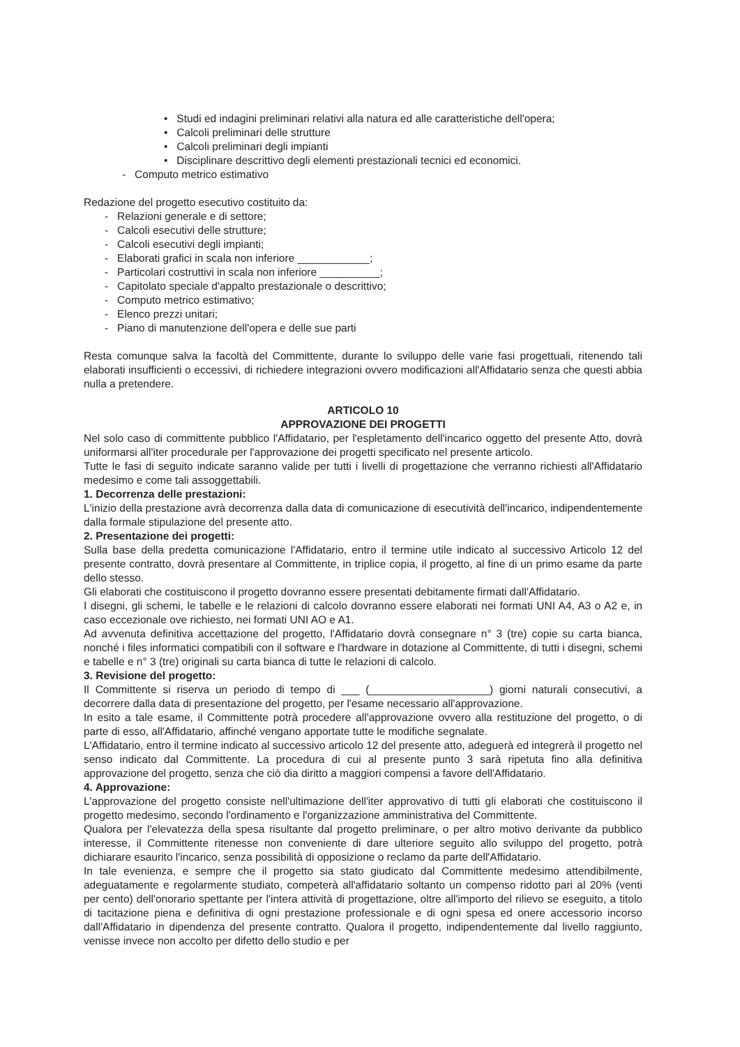• Studi ed indagini preliminari relativi alla natura ed alle caratteristiche dell'opera;
• Calcoli preliminari delle strutture
• Calcoli preliminari degli impianti
• Disciplinare descrittivo degli elementi prestazionali tecnici ed economici.
- Computo metrico estimativo
Redazione del progetto esecutivo costituito da:
- Relazioni generale e di settore;
- Calcoli esecutivi delle strutture;
- Calcoli esecutivi degli impianti;
- Elaborati grafici in scala non inferiore ____________;
- Particolari costruttivi in scala non inferiore __________;
- Capitolato speciale d'appalto prestazionale o descrittivo;
- Computo metrico estimativo;
- Elenco prezzi unitari;
- Piano di manutenzione dell'opera e delle sue parti
Resta comunque salva la facoltà del Committente, durante lo sviluppo delle varie fasi progettuali, ritenendo tali elaborati insufficienti o eccessivi, di richiedere integrazioni ovvero modificazioni all'Affidatario senza che questi abbia nulla a pretendere.
ARTICOLO 10
APPROVAZIONE DEI PROGETTI
Nel solo caso di committente pubblico l'Affidatario, per l'espletamento dell'incarico oggetto del presente Atto, dovrà uniformarsi all'iter procedurale per l'approvazione dei progetti specificato nel presente articolo.
Tutte le fasi di seguito indicate saranno valide per tutti i livelli di progettazione che verranno richiesti all'Affidatario medesimo e come tali assoggettabili.
1. Decorrenza delle prestazioni:
L'inizio della prestazione avrà decorrenza dalla data di comunicazione di esecutività dell'incarico, indipendentemente dalla formale stipulazione del presente atto.
2. Presentazione dei progetti:
Sulla base della predetta comunicazione l'Affidatario, entro il termine utile indicato al successivo Articolo 12 del presente contratto, dovrà presentare al Committente, in triplice copia, il progetto, al fine di un primo esame da parte dello stesso.
Gli elaborati che costituiscono il progetto dovranno essere presentati debitamente firmati dall'Affidatario.
I disegni, gli schemi, le tabelle e le relazioni di calcolo dovranno essere elaborati nei formati UNI A4, A3 o A2 e, in caso eccezionale ove richiesto, nei formati UNI AO e A1.
Ad avvenuta definitiva accettazione del progetto, l'Affidatario dovrà consegnare n° 3 (tre) copie su carta bianca, nonché i files informatici compatibili con il software e l'hardware in dotazione al Committente, di tutti i disegni, schemi e tabelle e n° 3 (tre) originali su carta bianca di tutte le relazioni di calcolo.
3. Revisione del progetto:
Il Committente si riserva un periodo di tempo di ___ (____________________) giorni naturali consecutivi, a decorrere dalla data di presentazione del progetto, per l'esame necessario all'approvazione.
In esito a tale esame, il Committente potrà procedere all'approvazione ovvero alla restituzione del progetto, o di parte di esso, all'Affidatario, affinché vengano apportate tutte le modifiche segnalate.
L'Affidatario, entro il termine indicato al successivo articolo 12 del presente atto, adeguerà ed integrerà il progetto nel senso indicato dal Committente. La procedura di cui al presente punto 3 sarà ripetuta fino alla definitiva approvazione del progetto, senza che ciò dia diritto a maggiori compensi a favore dell'Affidatario.
4. Approvazione:
L'approvazione del progetto consiste nell'ultimazione dell'iter approvativo di tutti gli elaborati che costituiscono il progetto medesimo, secondo l'ordinamento e l'organizzazione amministrativa del Committente.
Qualora per l'elevatezza della spesa risultante dal progetto preliminare, o per altro motivo derivante da pubblico interesse, il Committente ritenesse non conveniente di dare ulteriore seguito allo sviluppo del progetto, potrà dichiarare esaurito l'incarico, senza possibilità di opposizione o reclamo da parte dell'Affidatario.
In tale evenienza, e sempre che il progetto sia stato giudicato dal Committente medesimo attendibilmente, adeguatamente e regolarmente studiato, competerà all'affidatario soltanto un compenso ridotto pari al 20% (venti per cento) dell'onorario spettante per l'intera attività di progettazione, oltre all'importo del rilievo se eseguito, a titolo di tacitazione piena e definitiva di ogni prestazione professionale e di ogni spesa ed onere accessorio incorso dall'Affidatario in dipendenza del presente contratto. Qualora il progetto, indipendentemente dal livello raggiunto, venisse invece non accolto per difetto dello studio e per